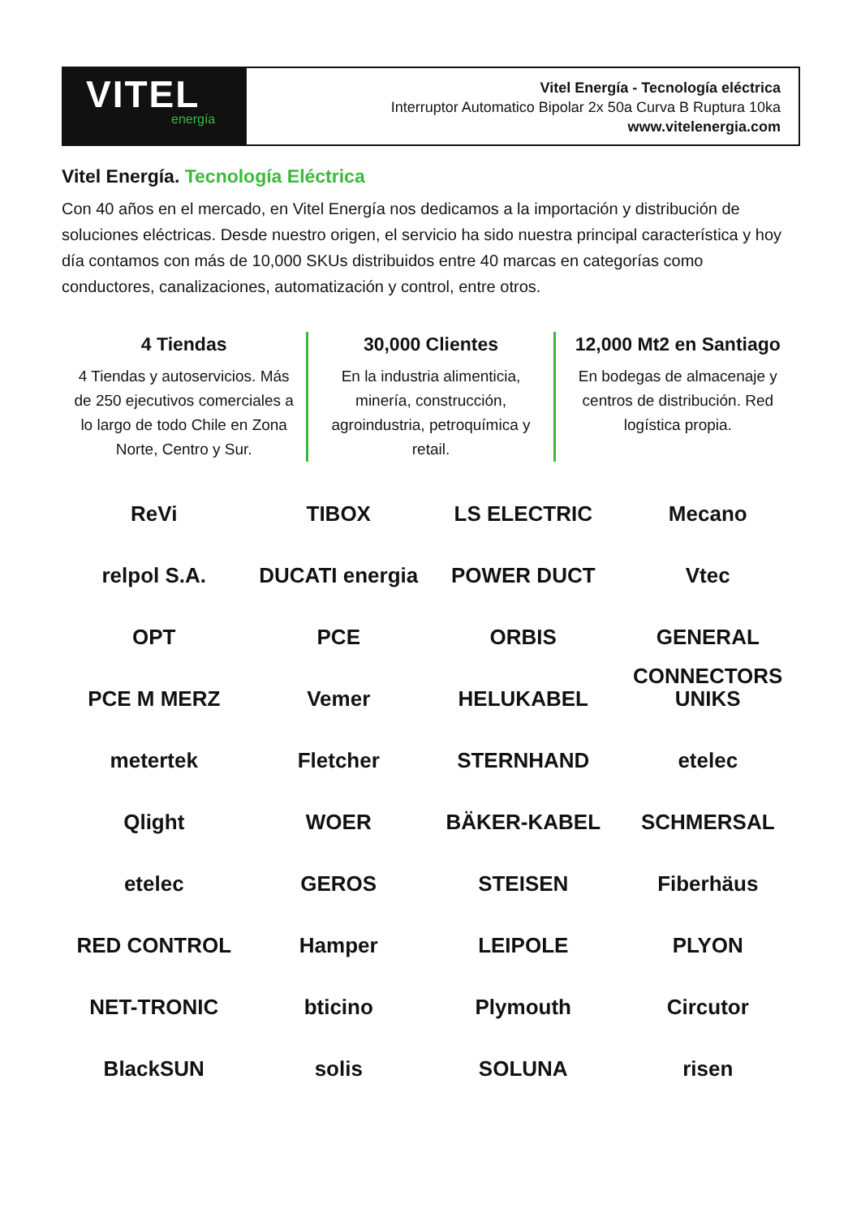VITEL
energía
Vitel Energía - Tecnología eléctrica
Interruptor Automatico Bipolar 2x 50a Curva B Ruptura 10ka
www.vitelenergia.com
Vitel Energía. Tecnología Eléctrica
Con 40 años en el mercado, en Vitel Energía nos dedicamos a la importación y distribución de soluciones eléctricas. Desde nuestro origen, el servicio ha sido nuestra principal característica y hoy día contamos con más de 10,000 SKUs distribuidos entre 40 marcas en categorías como conductores, canalizaciones, automatización y control, entre otros.
4 Tiendas
4 Tiendas y autoservicios. Más de 250 ejecutivos comerciales a lo largo de todo Chile en Zona Norte, Centro y Sur.
30,000 Clientes
En la industria alimenticia, minería, construcción, agroindustria, petroquímica y retail.
12,000 Mt2 en Santiago
En bodegas de almacenaje y centros de distribución. Red logística propia.
ReVi
TIBOX
LS ELECTRIC
Mecano
relpol S.A.
DUCATI energia
POWER DUCT
Vtec
OPT
PCE
ORBIS
GENERAL CONNECTORS
PCE M MERZ
Vemer
HELUKABEL
UNIKS
metertek
Fletcher
STERNHAND
etelec
Qlight
WOER
BÄKER-KABEL
SCHMERSAL
etelec
GEROS
STEISEN
Fiberhäus
RED CONTROL
Hamper
LEIPOLE
PLYON
NET-TRONIC
bticino
Plymouth
Circutor
BlackSUN
solis
SOLUNA
risen